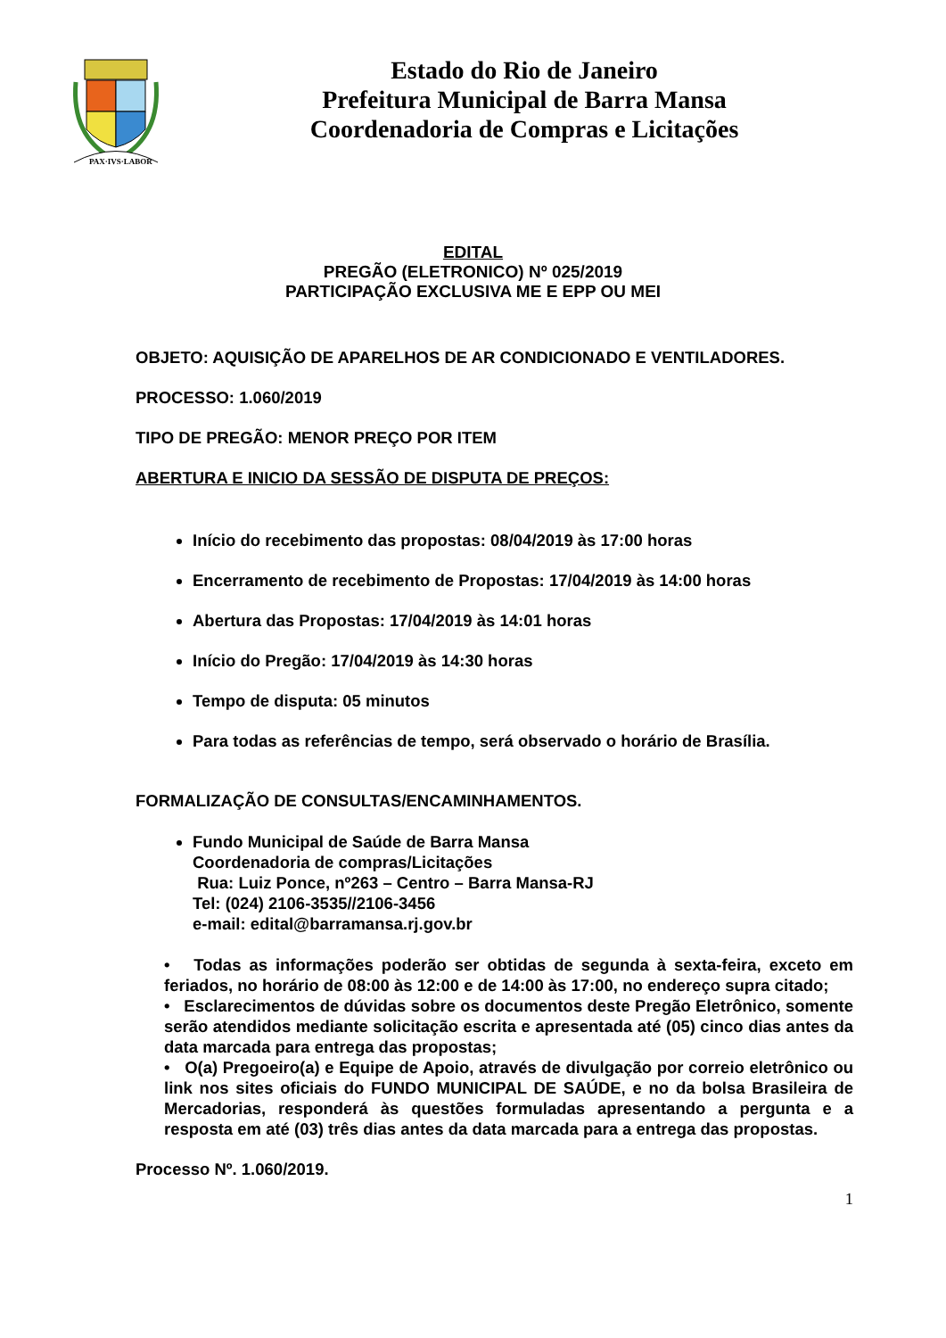PAX·IVS·LABOR
Estado do Rio de Janeiro
Prefeitura Municipal de Barra Mansa
Coordenadoria de Compras e Licitações
EDITAL
PREGÃO (ELETRONICO) Nº 025/2019
PARTICIPAÇÃO EXCLUSIVA ME E EPP OU MEI
OBJETO: AQUISIÇÃO DE APARELHOS DE AR CONDICIONADO E VENTILADORES.
PROCESSO: 1.060/2019
TIPO DE PREGÃO: MENOR PREÇO POR ITEM
ABERTURA E INICIO DA SESSÃO DE DISPUTA DE PREÇOS:
Início do recebimento das propostas: 08/04/2019 às 17:00 horas
Encerramento de recebimento de Propostas: 17/04/2019 às 14:00 horas
Abertura das Propostas: 17/04/2019 às 14:01 horas
Início do Pregão: 17/04/2019 às 14:30 horas
Tempo de disputa: 05 minutos
Para todas as referências de tempo, será observado o horário de Brasília.
FORMALIZAÇÃO DE CONSULTAS/ENCAMINHAMENTOS.
Fundo Municipal de Saúde de Barra Mansa
Coordenadoria de compras/Licitações
Rua: Luiz Ponce, nº263 – Centro – Barra Mansa-RJ
Tel: (024) 2106-3535//2106-3456
e-mail: edital@barramansa.rj.gov.br
• Todas as informações poderão ser obtidas de segunda à sexta-feira, exceto em feriados, no horário de 08:00 às 12:00 e de 14:00 às 17:00, no endereço supra citado;
• Esclarecimentos de dúvidas sobre os documentos deste Pregão Eletrônico, somente serão atendidos mediante solicitação escrita e apresentada até (05) cinco dias antes da data marcada para entrega das propostas;
• O(a) Pregoeiro(a) e Equipe de Apoio, através de divulgação por correio eletrônico ou link nos sites oficiais do FUNDO MUNICIPAL DE SAÚDE, e no da bolsa Brasileira de Mercadorias, responderá às questões formuladas apresentando a pergunta e a resposta em até (03) três dias antes da data marcada para a entrega das propostas.
Processo Nº. 1.060/2019.
1